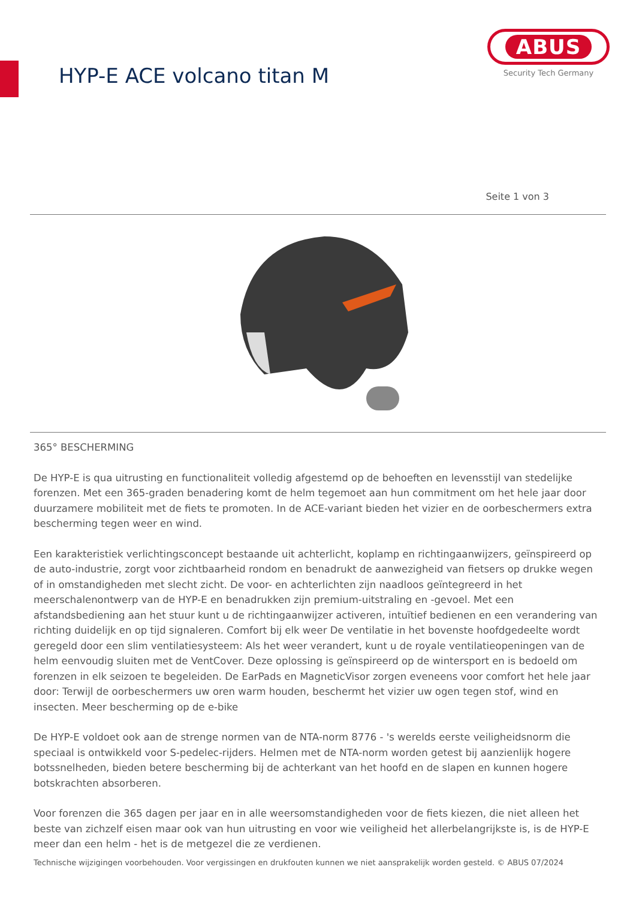HYP-E ACE volcano titan M
ABUS
Security Tech Germany
Seite 1 von 3
365° BESCHERMING
De HYP-E is qua uitrusting en functionaliteit volledig afgestemd op de behoeften en levensstijl van stedelijke forenzen. Met een 365-graden benadering komt de helm tegemoet aan hun commitment om het hele jaar door duurzamere mobiliteit met de fiets te promoten. In de ACE-variant bieden het vizier en de oorbeschermers extra bescherming tegen weer en wind.
Een karakteristiek verlichtingsconcept bestaande uit achterlicht, koplamp en richtingaanwijzers, geïnspireerd op de auto-industrie, zorgt voor zichtbaarheid rondom en benadrukt de aanwezigheid van fietsers op drukke wegen of in omstandigheden met slecht zicht. De voor- en achterlichten zijn naadloos geïntegreerd in het meerschalenontwerp van de HYP-E en benadrukken zijn premium-uitstraling en -gevoel. Met een afstandsbediening aan het stuur kunt u de richtingaanwijzer activeren, intuïtief bedienen en een verandering van richting duidelijk en op tijd signaleren. Comfort bij elk weer De ventilatie in het bovenste hoofdgedeelte wordt geregeld door een slim ventilatiesysteem: Als het weer verandert, kunt u de royale ventilatieopeningen van de helm eenvoudig sluiten met de VentCover. Deze oplossing is geïnspireerd op de wintersport en is bedoeld om forenzen in elk seizoen te begeleiden. De EarPads en MagneticVisor zorgen eveneens voor comfort het hele jaar door: Terwijl de oorbeschermers uw oren warm houden, beschermt het vizier uw ogen tegen stof, wind en insecten. Meer bescherming op de e-bike
De HYP-E voldoet ook aan de strenge normen van de NTA-norm 8776 - 's werelds eerste veiligheidsnorm die speciaal is ontwikkeld voor S-pedelec-rijders. Helmen met de NTA-norm worden getest bij aanzienlijk hogere botssnelheden, bieden betere bescherming bij de achterkant van het hoofd en de slapen en kunnen hogere botskrachten absorberen.
Voor forenzen die 365 dagen per jaar en in alle weersomstandigheden voor de fiets kiezen, die niet alleen het beste van zichzelf eisen maar ook van hun uitrusting en voor wie veiligheid het allerbelangrijkste is, is de HYP-E meer dan een helm - het is de metgezel die ze verdienen.
Technische wijzigingen voorbehouden. Voor vergissingen en drukfouten kunnen we niet aansprakelijk worden gesteld. © ABUS 07/2024